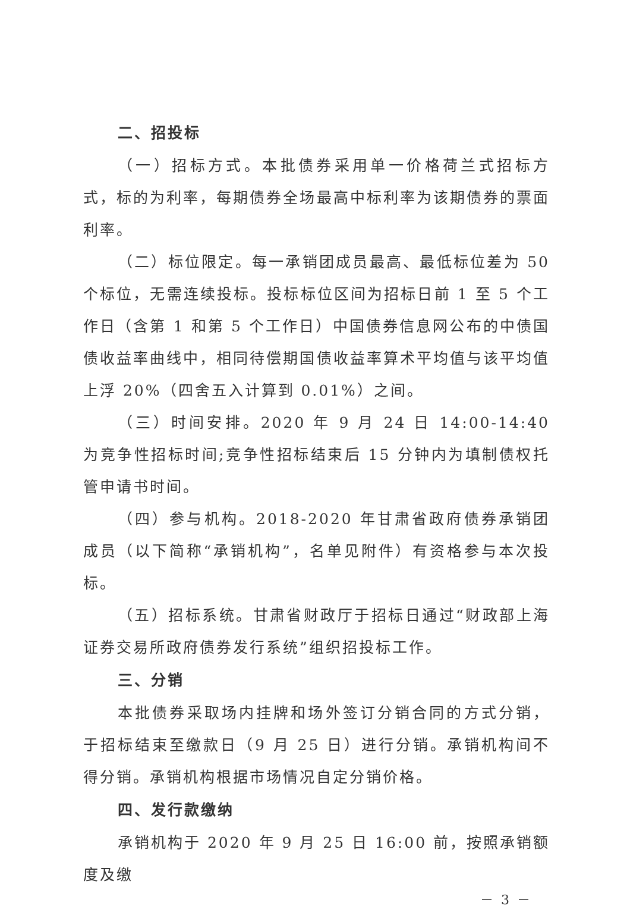二、招投标
（一）招标方式。本批债券采用单一价格荷兰式招标方式，标的为利率，每期债券全场最高中标利率为该期债券的票面利率。
（二）标位限定。每一承销团成员最高、最低标位差为 50 个标位，无需连续投标。投标标位区间为招标日前 1 至 5 个工作日（含第 1 和第 5 个工作日）中国债券信息网公布的中债国债收益率曲线中，相同待偿期国债收益率算术平均值与该平均值上浮 20%（四舍五入计算到 0.01%）之间。
（三）时间安排。2020 年 9 月 24 日 14:00-14:40 为竞争性招标时间;竞争性招标结束后 15 分钟内为填制债权托管申请书时间。
（四）参与机构。2018-2020 年甘肃省政府债券承销团成员（以下简称“承销机构”，名单见附件）有资格参与本次投标。
（五）招标系统。甘肃省财政厅于招标日通过“财政部上海证券交易所政府债券发行系统”组织招投标工作。
三、分销
本批债券采取场内挂牌和场外签订分销合同的方式分销，于招标结束至缴款日（9 月 25 日）进行分销。承销机构间不得分销。承销机构根据市场情况自定分销价格。
四、发行款缴纳
承销机构于 2020 年 9 月 25 日 16:00 前，按照承销额度及缴
－ 3 －